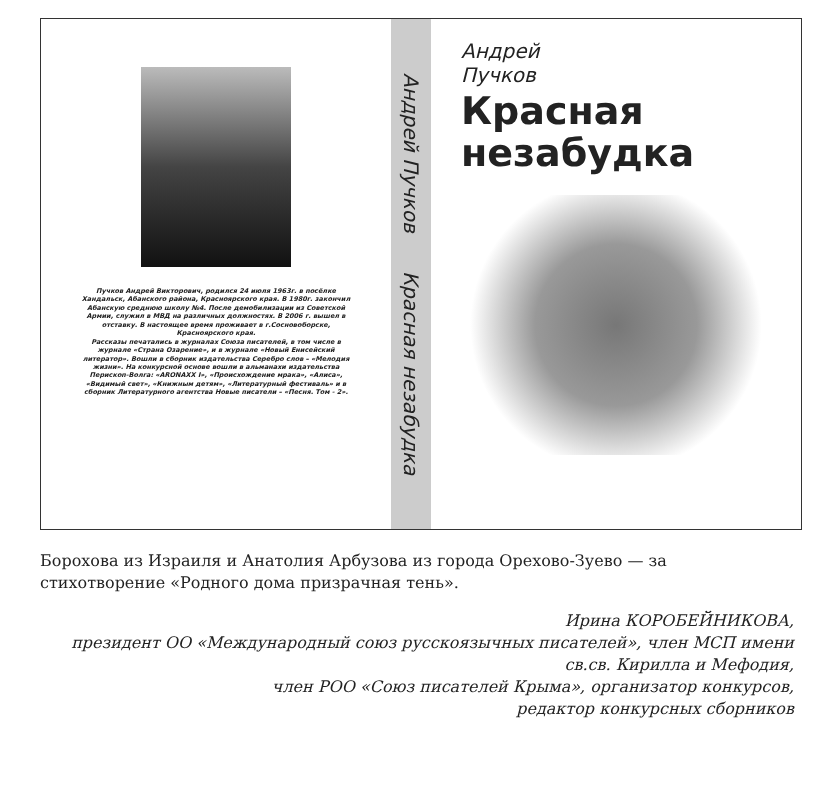Пучков Андрей Викторович, родился 24 июля 1963г. в посёлке Хандальск, Абанского района, Красноярского края. В 1980г. закончил Абанскую среднюю школу №4. После демобилизации из Советской Армии, служил в МВД на различных должностях. В 2006 г. вышел в отставку. В настоящее время проживает в г.Сосновоборске, Красноярского края.
Рассказы печатались в журналах Союза писателей, в том числе в журнале «Страна Озарение», и в журнале «Новый Енисейский литератор». Вошли в сборник издательства Серебро слов – «Мелодия жизни». На конкурсной основе вошли в альманахи издательства Перископ-Волга: «ARONAXX I», «Происхождение мрака», «Алиса», «Видимый свет», «Книжным детям», «Литературный фестиваль» и в сборник Литературного агентства Новые писатели – «Песня. Том - 2».
Андрей Пучков Красная незабудка
Андрей
Пучков
Красная
незабудка
Борохова из Израиля и Анатолия Арбузова из города Орехово-Зуево — за стихотворение «Родного дома призрачная тень».
Ирина КОРОБЕЙНИКОВА,
президент ОО «Международный союз русскоязычных писателей», член МСП имени св.св. Кирилла и Мефодия,
член РОО «Союз писателей Крыма», организатор конкурсов,
редактор конкурсных сборников